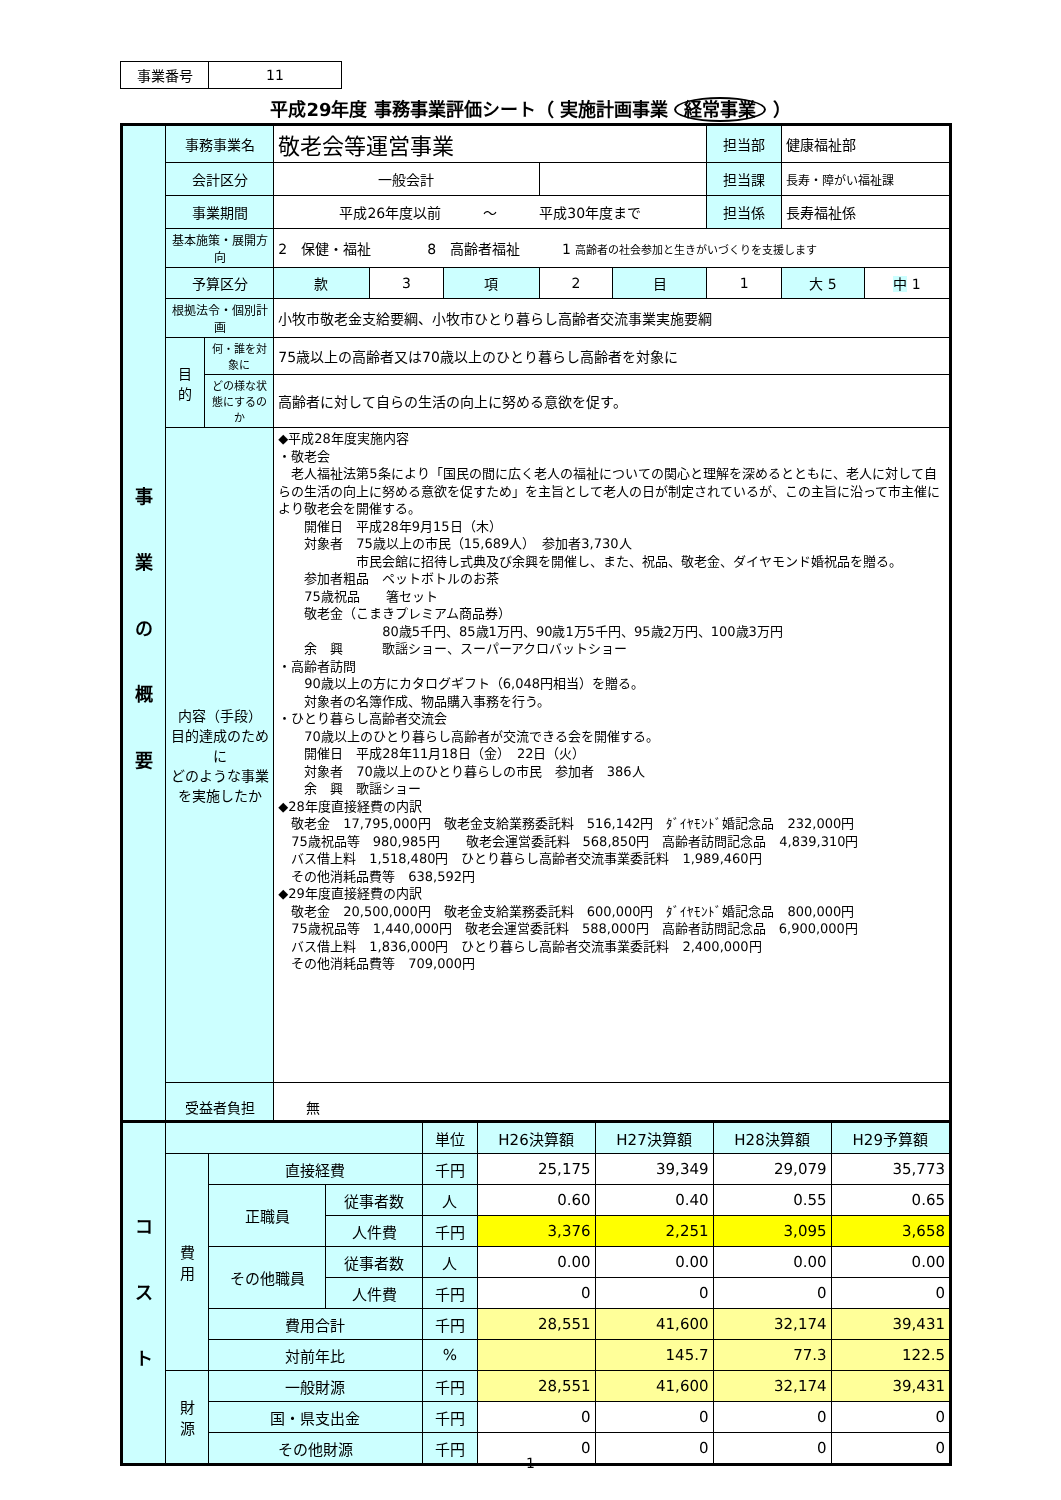| 事業番号 | 11 |
平成29年度 事務事業評価シート（ 実施計画事業 経常事業 ）
| 事 業 の 概 要 | 事務事業名 | | 敬老会等運営事業 | | | | | 担当部 | 健康福祉部 | |
| | 会計区分 | | 一般会計 | | | | | 担当課 | 長寿・障がい福祉課 | |
| | 事業期間 | | 平成26年度以前 ～ 平成30年度まで | | | | | 担当係 | 長寿福祉係 | |
| | 基本施策・展開方向 | | 2 保健・福祉 8 高齢者福祉 1 高齢者の社会参加と生きがいづくりを支援します | | | | | | | |
| | 予算区分 | | 款 | 3 | 項 | 2 | 目 | 1 | 大 5 | 中 1 |
| | 根拠法令・個別計画 | | 小牧市敬老金支給要綱、小牧市ひとり暮らし高齢者交流事業実施要綱 | | | | | | | |
| | 目 的 | 何・誰を対象に | 75歳以上の高齢者又は70歳以上のひとり暮らし高齢者を対象に | | | | | | | |
| | | どの様な状態にするのか | 高齢者に対して自らの生活の向上に努める意欲を促す。 | | | | | | | |
| | 内容（手段） 目的達成のために どのような事業 を実施したか | | ◆平成28年度実施内容 ・敬老会 老人福祉法第5条により「国民の間に広く老人の福祉についての関心と理解を深めるとともに、老人に対して自らの生活の向上に努める意欲を促すため」を主旨として老人の日が制定されているが、この主旨に沿って市主催により敬老会を開催する。 開催日 平成28年9月15日（木） 対象者 75歳以上の市民（15,689人） 参加者3,730人 市民会館に招待し式典及び余興を開催し、また、祝品、敬老金、ダイヤモンド婚祝品を贈る。 参加者粗品 ペットボトルのお茶 75歳祝品 箸セット 敬老金（こまきプレミアム商品券） 80歳5千円、85歳1万円、90歳1万5千円、95歳2万円、100歳3万円 余 興 歌謡ショー、スーパーアクロバットショー ・高齢者訪問 90歳以上の方にカタログギフト（6,048円相当）を贈る。 対象者の名簿作成、物品購入事務を行う。 ・ひとり暮らし高齢者交流会 70歳以上のひとり暮らし高齢者が交流できる会を開催する。 開催日 平成28年11月18日（金） 22日（火） 対象者 70歳以上のひとり暮らしの市民 参加者 386人 余 興 歌謡ショー ◆28年度直接経費の内訳 敬老金 17,795,000円 敬老金支給業務委託料 516,142円 ﾀﾞｲﾔﾓﾝﾄﾞ婚記念品 232,000円 75歳祝品等 980,985円 敬老会運営委託料 568,850円 高齢者訪問記念品 4,839,310円 バス借上料 1,518,480円 ひとり暮らし高齢者交流事業委託料 1,989,460円 その他消耗品費等 638,592円 ◆29年度直接経費の内訳 敬老金 20,500,000円 敬老金支給業務委託料 600,000円 ﾀﾞｲﾔﾓﾝﾄﾞ婚記念品 800,000円 75歳祝品等 1,440,000円 敬老会運営委託料 588,000円 高齢者訪問記念品 6,900,000円 バス借上料 1,836,000円 ひとり暮らし高齢者交流事業委託料 2,400,000円 その他消耗品費等 709,000円 | | | | | | | |
| | 受益者負担 | | 無 | | | | | | | |
| コ ス ト | | | | 単位 | H26決算額 | H27決算額 | H28決算額 | H29予算額 |
| | 費 用 | 直接経費 | | 千円 | 25,175 | 39,349 | 29,079 | 35,773 |
| | | 正職員 | 従事者数 | 人 | 0.60 | 0.40 | 0.55 | 0.65 |
| | | | 人件費 | 千円 | 3,376 | 2,251 | 3,095 | 3,658 |
| | | その他職員 | 従事者数 | 人 | 0.00 | 0.00 | 0.00 | 0.00 |
| | | | 人件費 | 千円 | 0 | 0 | 0 | 0 |
| | | 費用合計 | | 千円 | 28,551 | 41,600 | 32,174 | 39,431 |
| | | 対前年比 | | % | | 145.7 | 77.3 | 122.5 |
| | 財 源 | 一般財源 | | 千円 | 28,551 | 41,600 | 32,174 | 39,431 |
| | | 国・県支出金 | | 千円 | 0 | 0 | 0 | 0 |
| | | その他財源 | | 千円 | 0 | 0 | 0 | 0 |
1